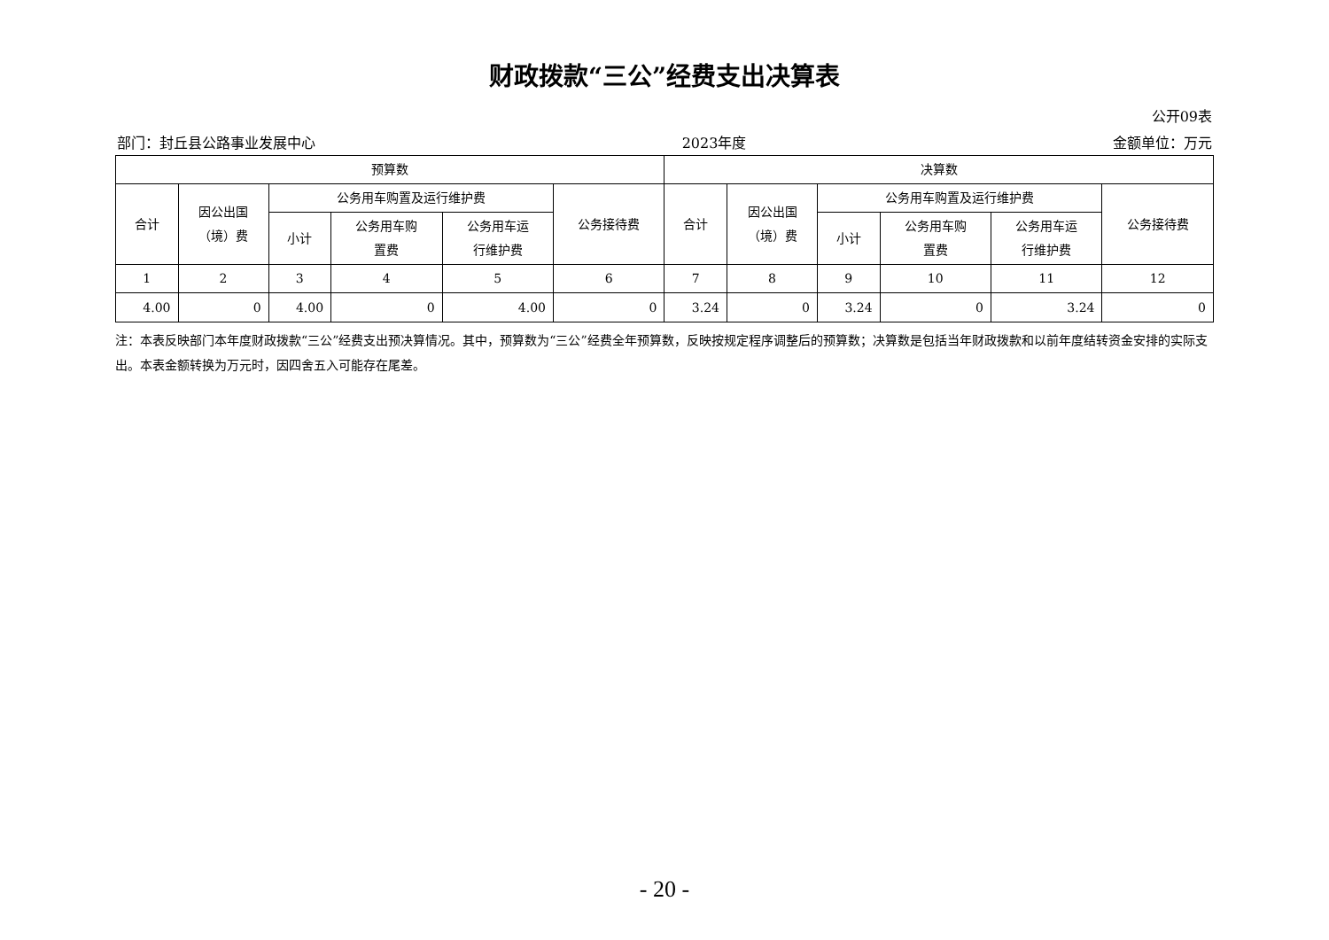财政拨款“三公”经费支出决算表
公开09表
部门：封丘县公路事业发展中心 2023年度 金额单位：万元
| 预算数 | | | | | | 决算数 | | | | | |
| --- | --- | --- | --- | --- | --- | --- | --- | --- | --- | --- | --- |
| 合计 | 因公出国 （境）费 | 公务用车购置及运行维护费 | | | 公务接待费 | 合计 | 因公出国 （境）费 | 公务用车购置及运行维护费 | | | 公务接待费 |
| | | 小计 | 公务用车购 置费 | 公务用车运 行维护费 | | | | 小计 | 公务用车购 置费 | 公务用车运 行维护费 | |
| 1 | 2 | 3 | 4 | 5 | 6 | 7 | 8 | 9 | 10 | 11 | 12 |
| 4.00 | 0 | 4.00 | 0 | 4.00 | 0 | 3.24 | 0 | 3.24 | 0 | 3.24 | 0 |
注：本表反映部门本年度财政拨款“三公”经费支出预决算情况。其中，预算数为“三公”经费全年预算数，反映按规定程序调整后的预算数；决算数是包括当年财政拨款和以前年度结转资金安排的实际支出。本表金额转换为万元时，因四舍五入可能存在尾差。
- 20 -